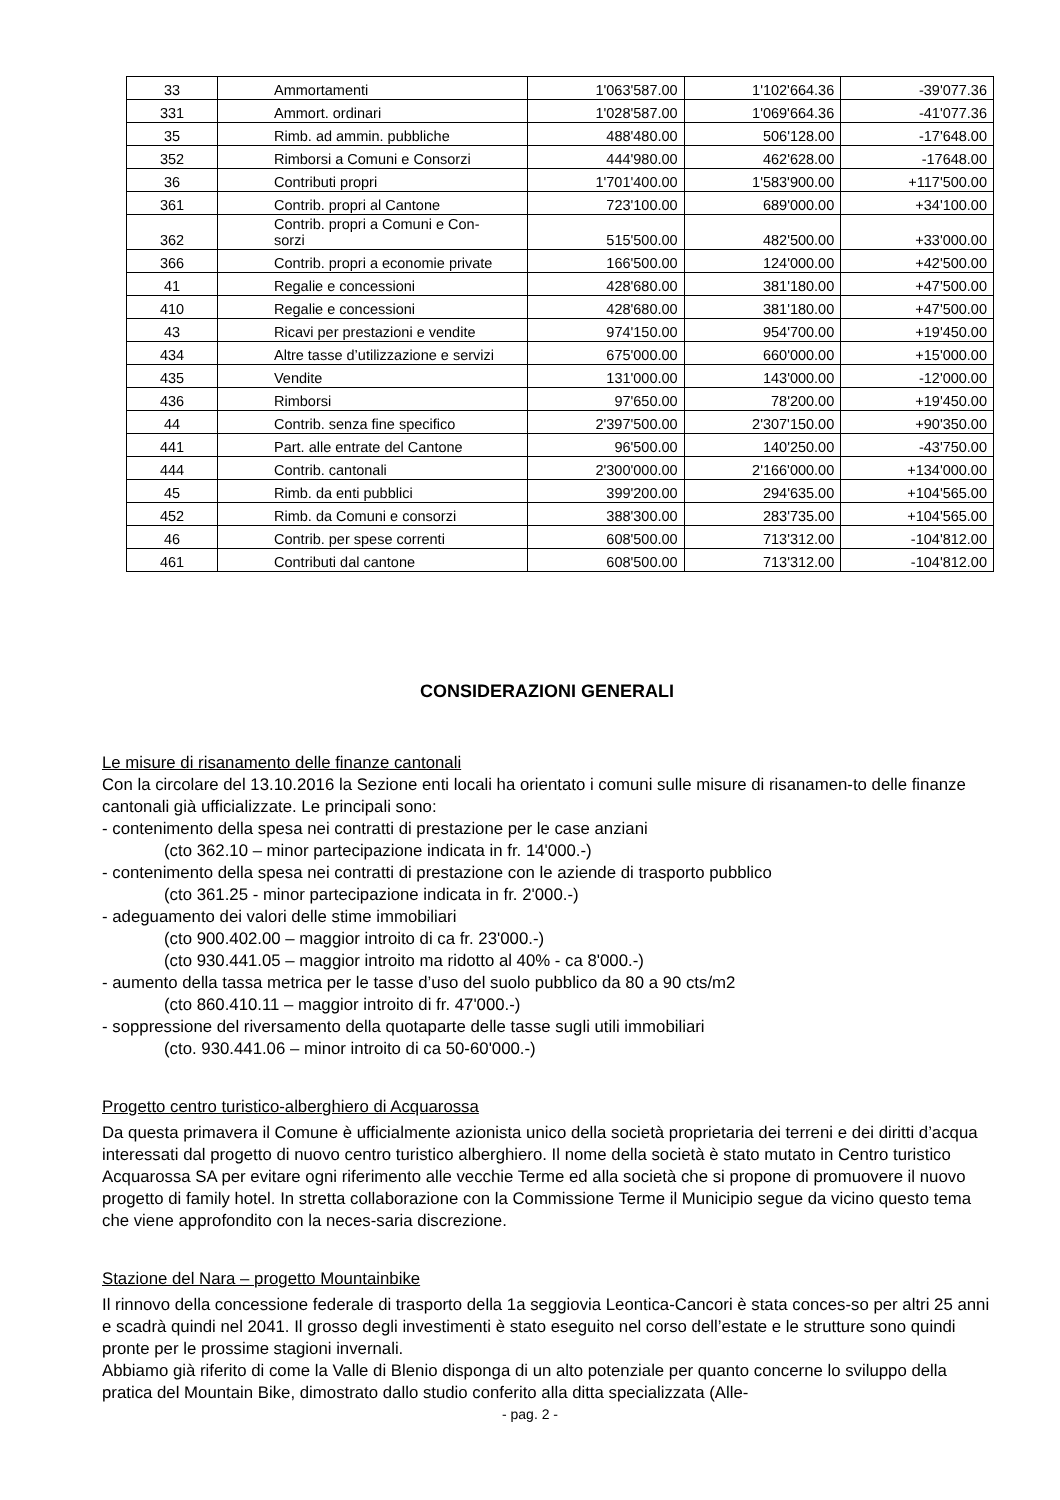| 33 | Ammortamenti | 1'063'587.00 | 1'102'664.36 | -39'077.36 |
| 331 | Ammort. ordinari | 1'028'587.00 | 1'069'664.36 | -41'077.36 |
| 35 | Rimb. ad ammin. pubbliche | 488'480.00 | 506'128.00 | -17'648.00 |
| 352 | Rimborsi a Comuni e Consorzi | 444'980.00 | 462'628.00 | -17648.00 |
| 36 | Contributi propri | 1'701'400.00 | 1'583'900.00 | +117'500.00 |
| 361 | Contrib. propri al Cantone | 723'100.00 | 689'000.00 | +34'100.00 |
| 362 | Contrib. propri a Comuni e Con- sorzi | 515'500.00 | 482'500.00 | +33'000.00 |
| 366 | Contrib. propri a economie private | 166'500.00 | 124'000.00 | +42'500.00 |
| 41 | Regalie e concessioni | 428'680.00 | 381'180.00 | +47'500.00 |
| 410 | Regalie e concessioni | 428'680.00 | 381'180.00 | +47'500.00 |
| 43 | Ricavi per prestazioni e vendite | 974'150.00 | 954'700.00 | +19'450.00 |
| 434 | Altre tasse d’utilizzazione e servizi | 675'000.00 | 660'000.00 | +15'000.00 |
| 435 | Vendite | 131'000.00 | 143'000.00 | -12'000.00 |
| 436 | Rimborsi | 97'650.00 | 78'200.00 | +19'450.00 |
| 44 | Contrib. senza fine specifico | 2'397'500.00 | 2'307'150.00 | +90'350.00 |
| 441 | Part. alle entrate del Cantone | 96'500.00 | 140'250.00 | -43'750.00 |
| 444 | Contrib. cantonali | 2'300'000.00 | 2'166'000.00 | +134'000.00 |
| 45 | Rimb. da enti pubblici | 399'200.00 | 294'635.00 | +104'565.00 |
| 452 | Rimb. da Comuni e consorzi | 388'300.00 | 283'735.00 | +104'565.00 |
| 46 | Contrib. per spese correnti | 608'500.00 | 713'312.00 | -104'812.00 |
| 461 | Contributi dal cantone | 608'500.00 | 713'312.00 | -104'812.00 |
CONSIDERAZIONI GENERALI
Le misure di risanamento delle finanze cantonali
Con la circolare del 13.10.2016 la Sezione enti locali ha orientato i comuni sulle misure di risanamen-to delle finanze cantonali già ufficializzate. Le principali sono:
- contenimento della spesa nei contratti di prestazione per le case anziani
(cto 362.10 – minor partecipazione indicata in fr. 14'000.-)
- contenimento della spesa nei contratti di prestazione con le aziende di trasporto pubblico
(cto 361.25 - minor partecipazione indicata in fr. 2'000.-)
- adeguamento dei valori delle stime immobiliari
(cto 900.402.00 – maggior introito di ca fr. 23'000.-)
(cto 930.441.05 – maggior introito ma ridotto al 40% - ca 8'000.-)
- aumento della tassa metrica per le tasse d’uso del suolo pubblico da 80 a 90 cts/m2
(cto 860.410.11 – maggior introito di fr. 47'000.-)
- soppressione del riversamento della quotaparte delle tasse sugli utili immobiliari
(cto. 930.441.06 – minor introito di ca 50-60'000.-)
Progetto centro turistico-alberghiero di Acquarossa
Da questa primavera il Comune è ufficialmente azionista unico della società proprietaria dei terreni e dei diritti d’acqua interessati dal progetto di nuovo centro turistico alberghiero. Il nome della società è stato mutato in Centro turistico Acquarossa SA per evitare ogni riferimento alle vecchie Terme ed alla società che si propone di promuovere il nuovo progetto di family hotel. In stretta collaborazione con la Commissione Terme il Municipio segue da vicino questo tema che viene approfondito con la neces-saria discrezione.
Stazione del Nara – progetto Mountainbike
Il rinnovo della concessione federale di trasporto della 1a seggiovia Leontica-Cancori è stata conces-so per altri 25 anni e scadrà quindi nel 2041. Il grosso degli investimenti è stato eseguito nel corso dell’estate e le strutture sono quindi pronte per le prossime stagioni invernali.
Abbiamo già riferito di come la Valle di Blenio disponga di un alto potenziale per quanto concerne lo sviluppo della pratica del Mountain Bike, dimostrato dallo studio conferito alla ditta specializzata (Alle-
- pag. 2 -